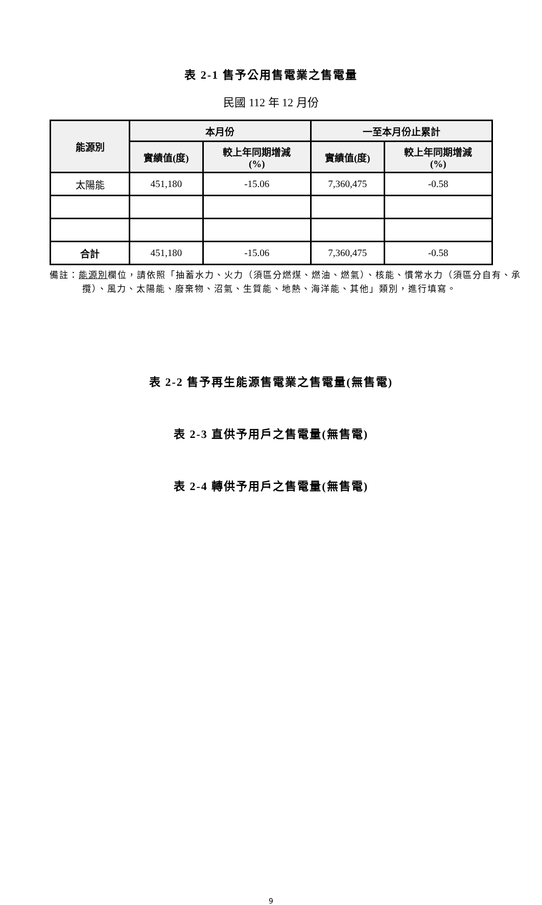表 2-1 售予公用售電業之售電量
民國 112 年 12 月份
| 能源別 | 本月份 | | 一至本月份止累計 | |
| --- | --- | --- | --- | --- |
| | 實績值(度) | 較上年同期增減 (%) | 實績值(度) | 較上年同期增減 (%) |
| 太陽能 | 451,180 | -15.06 | 7,360,475 | -0.58 |
| 合計 | 451,180 | -15.06 | 7,360,475 | -0.58 |
備註：能源別欄位，請依照「抽蓄水力、火力（須區分燃煤、燃油、燃氣）、核能、慣常水力（須區分自有、承攬）、風力、太陽能、廢棄物、沼氣、生質能、地熱、海洋能、其他」類別，進行填寫。
表 2-2 售予再生能源售電業之售電量(無售電)
表 2-3 直供予用戶之售電量(無售電)
表 2-4 轉供予用戶之售電量(無售電)
9